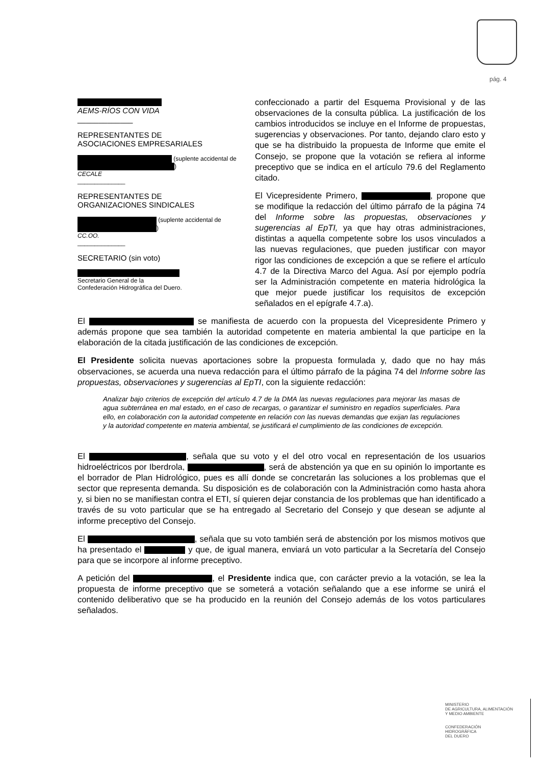pág. 4
AEMS-RÍOS CON VIDA
_____________
REPRESENTANTES DE
ASOCIACIONES EMPRESARIALES
(suplente accidental de )
CECALE
______________
REPRESENTANTES DE
ORGANIZACIONES SINDICALES
(suplente accidental de )
CC.OO.
______________
SECRETARIO (sin voto)
Secretario General de la
Confederación Hidrográfica del Duero.
confeccionado a partir del Esquema Provisional y de las observaciones de la consulta pública. La justificación de los cambios introducidos se incluye en el Informe de propuestas, sugerencias y observaciones. Por tanto, dejando claro esto y que se ha distribuido la propuesta de Informe que emite el Consejo, se propone que la votación se refiera al informe preceptivo que se indica en el artículo 79.6 del Reglamento citado.
El Vicepresidente Primero, , propone que se modifique la redacción del último párrafo de la página 74 del Informe sobre las propuestas, observaciones y sugerencias al EpTI, ya que hay otras administraciones, distintas a aquella competente sobre los usos vinculados a las nuevas regulaciones, que pueden justificar con mayor rigor las condiciones de excepción a que se refiere el artículo 4.7 de la Directiva Marco del Agua. Así por ejemplo podría ser la Administración competente en materia hidrológica la que mejor puede justificar los requisitos de excepción señalados en el epígrafe 4.7.a).
El se manifiesta de acuerdo con la propuesta del Vicepresidente Primero y además propone que sea también la autoridad competente en materia ambiental la que participe en la elaboración de la citada justificación de las condiciones de excepción.
El Presidente solicita nuevas aportaciones sobre la propuesta formulada y, dado que no hay más observaciones, se acuerda una nueva redacción para el último párrafo de la página 74 del Informe sobre las propuestas, observaciones y sugerencias al EpTI, con la siguiente redacción:
Analizar bajo criterios de excepción del artículo 4.7 de la DMA las nuevas regulaciones para mejorar las masas de agua subterránea en mal estado, en el caso de recargas, o garantizar el suministro en regadíos superficiales. Para ello, en colaboración con la autoridad competente en relación con las nuevas demandas que exijan las regulaciones y la autoridad competente en materia ambiental, se justificará el cumplimiento de las condiciones de excepción.
El , señala que su voto y el del otro vocal en representación de los usuarios hidroeléctricos por Iberdrola, , será de abstención ya que en su opinión lo importante es el borrador de Plan Hidrológico, pues es allí donde se concretarán las soluciones a los problemas que el sector que representa demanda. Su disposición es de colaboración con la Administración como hasta ahora y, si bien no se manifiestan contra el ETI, sí quieren dejar constancia de los problemas que han identificado a través de su voto particular que se ha entregado al Secretario del Consejo y que desean se adjunte al informe preceptivo del Consejo.
El , señala que su voto también será de abstención por los mismos motivos que ha presentado el y que, de igual manera, enviará un voto particular a la Secretaría del Consejo para que se incorpore al informe preceptivo.
A petición del , el Presidente indica que, con carácter previo a la votación, se lea la propuesta de informe preceptivo que se someterá a votación señalando que a ese informe se unirá el contenido deliberativo que se ha producido en la reunión del Consejo además de los votos particulares señalados.
MINISTERIO
DE AGRICULTURA, ALIMENTACIÓN
Y MEDIO AMBIENTE
CONFEDERACIÓN
HIDROGRÁFICA
DEL DUERO